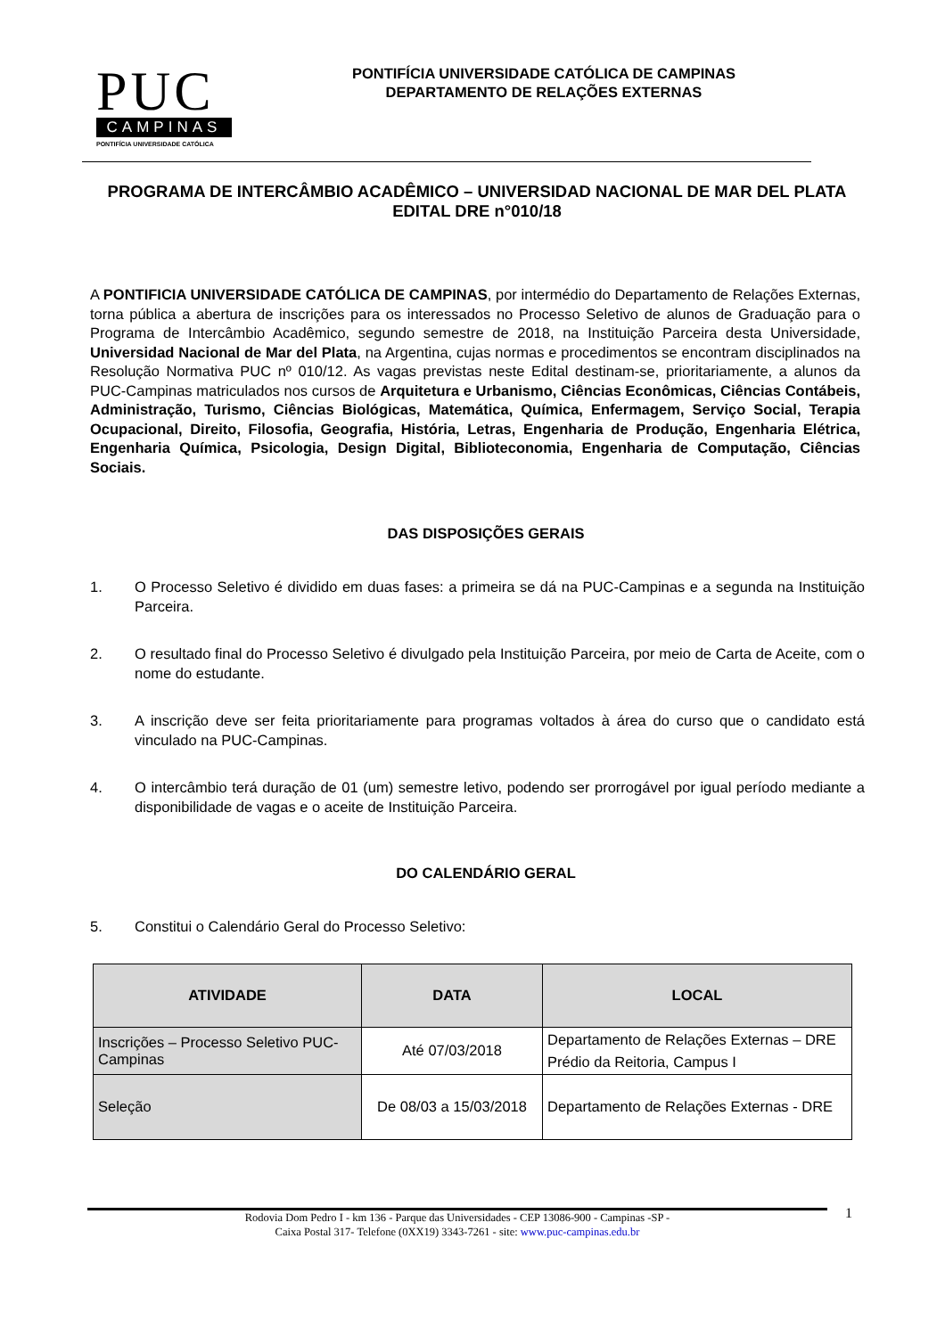PUC
CAMPINAS
PONTIFÍCIA UNIVERSIDADE CATÓLICA
PONTIFÍCIA UNIVERSIDADE CATÓLICA DE CAMPINAS
DEPARTAMENTO DE RELAÇÕES EXTERNAS
PROGRAMA DE INTERCÂMBIO ACADÊMICO – UNIVERSIDAD NACIONAL DE MAR DEL PLATA
EDITAL DRE n°010/18
A PONTIFICIA UNIVERSIDADE CATÓLICA DE CAMPINAS, por intermédio do Departamento de Relações Externas, torna pública a abertura de inscrições para os interessados no Processo Seletivo de alunos de Graduação para o Programa de Intercâmbio Acadêmico, segundo semestre de 2018, na Instituição Parceira desta Universidade, Universidad Nacional de Mar del Plata, na Argentina, cujas normas e procedimentos se encontram disciplinados na Resolução Normativa PUC nº 010/12. As vagas previstas neste Edital destinam-se, prioritariamente, a alunos da PUC-Campinas matriculados nos cursos de Arquitetura e Urbanismo, Ciências Econômicas, Ciências Contábeis, Administração, Turismo, Ciências Biológicas, Matemática, Química, Enfermagem, Serviço Social, Terapia Ocupacional, Direito, Filosofia, Geografia, História, Letras, Engenharia de Produção, Engenharia Elétrica, Engenharia Química, Psicologia, Design Digital, Biblioteconomia, Engenharia de Computação, Ciências Sociais.
DAS DISPOSIÇÕES GERAIS
1. O Processo Seletivo é dividido em duas fases: a primeira se dá na PUC-Campinas e a segunda na Instituição Parceira.
2. O resultado final do Processo Seletivo é divulgado pela Instituição Parceira, por meio de Carta de Aceite, com o nome do estudante.
3. A inscrição deve ser feita prioritariamente para programas voltados à área do curso que o candidato está vinculado na PUC-Campinas.
4. O intercâmbio terá duração de 01 (um) semestre letivo, podendo ser prorrogável por igual período mediante a disponibilidade de vagas e o aceite de Instituição Parceira.
DO CALENDÁRIO GERAL
5. Constitui o Calendário Geral do Processo Seletivo:
| ATIVIDADE | DATA | LOCAL |
| --- | --- | --- |
| Inscrições – Processo Seletivo PUC-Campinas | Até 07/03/2018 | Departamento de Relações Externas – DRE Prédio da Reitoria, Campus I |
| Seleção | De 08/03 a 15/03/2018 | Departamento de Relações Externas - DRE |
1
Rodovia Dom Pedro I - km 136 - Parque das Universidades - CEP 13086-900 - Campinas -SP -
Caixa Postal 317- Telefone (0XX19) 3343-7261 - site: www.puc-campinas.edu.br